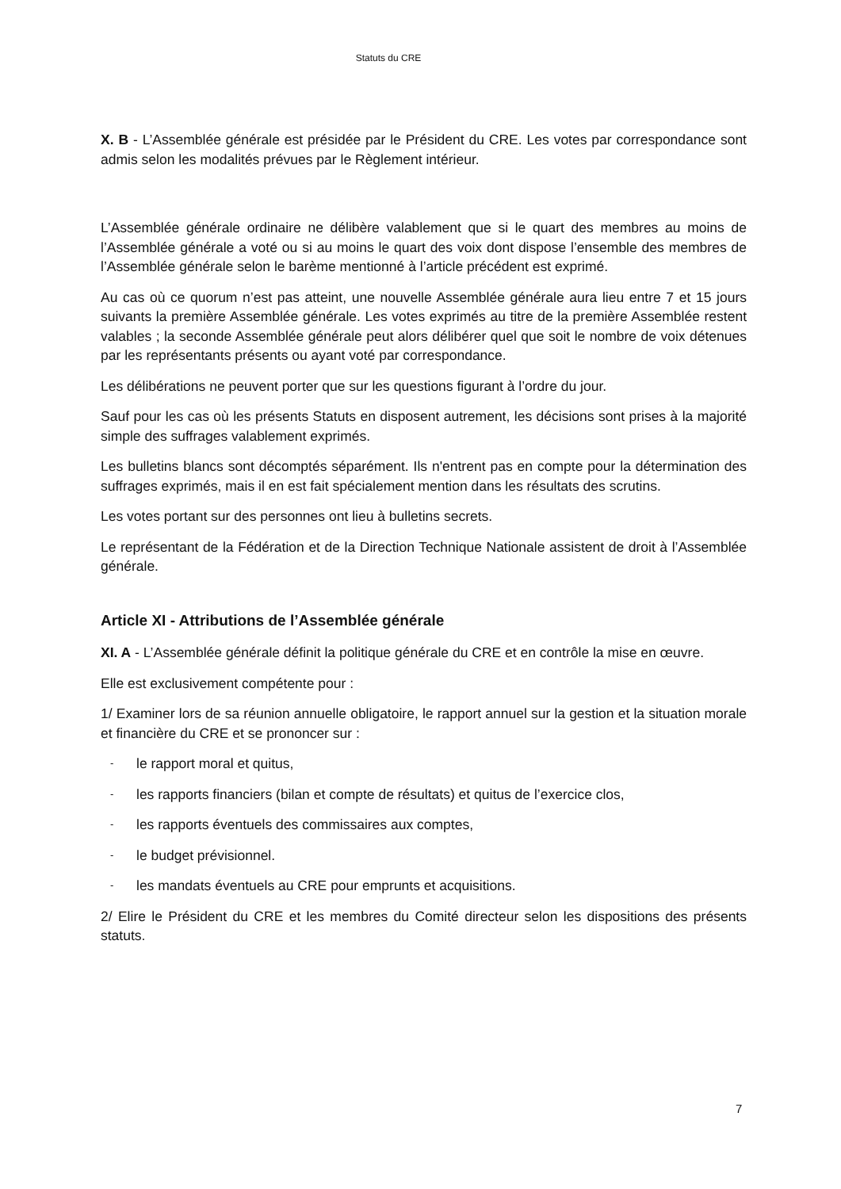Statuts du CRE
X. B - L’Assemblée générale est présidée par le Président du CRE. Les votes par correspondance sont admis selon les modalités prévues par le Règlement intérieur.
L’Assemblée générale ordinaire ne délibère valablement que si le quart des membres au moins de l’Assemblée générale a voté ou si au moins le quart des voix dont dispose l’ensemble des membres de l’Assemblée générale selon le barème mentionné à l’article précédent est exprimé.
Au cas où ce quorum n’est pas atteint, une nouvelle Assemblée générale aura lieu entre 7 et 15 jours suivants la première Assemblée générale. Les votes exprimés au titre de la première Assemblée restent valables ; la seconde Assemblée générale peut alors délibérer quel que soit le nombre de voix détenues par les représentants présents ou ayant voté par correspondance.
Les délibérations ne peuvent porter que sur les questions figurant à l’ordre du jour.
Sauf pour les cas où les présents Statuts en disposent autrement, les décisions sont prises à la majorité simple des suffrages valablement exprimés.
Les bulletins blancs sont décomptés séparément. Ils n'entrent pas en compte pour la détermination des suffrages exprimés, mais il en est fait spécialement mention dans les résultats des scrutins.
Les votes portant sur des personnes ont lieu à bulletins secrets.
Le représentant de la Fédération et de la Direction Technique Nationale assistent de droit à l’Assemblée générale.
Article XI - Attributions de l’Assemblée générale
XI. A - L’Assemblée générale définit la politique générale du CRE et en contrôle la mise en œuvre.
Elle est exclusivement compétente pour :
1/ Examiner lors de sa réunion annuelle obligatoire, le rapport annuel sur la gestion et la situation morale et financière du CRE et se prononcer sur :
- le rapport moral et quitus,
- les rapports financiers (bilan et compte de résultats) et quitus de l’exercice clos,
- les rapports éventuels des commissaires aux comptes,
- le budget prévisionnel.
- les mandats éventuels au CRE pour emprunts et acquisitions.
2/ Elire le Président du CRE et les membres du Comité directeur selon les dispositions des présents statuts.
7